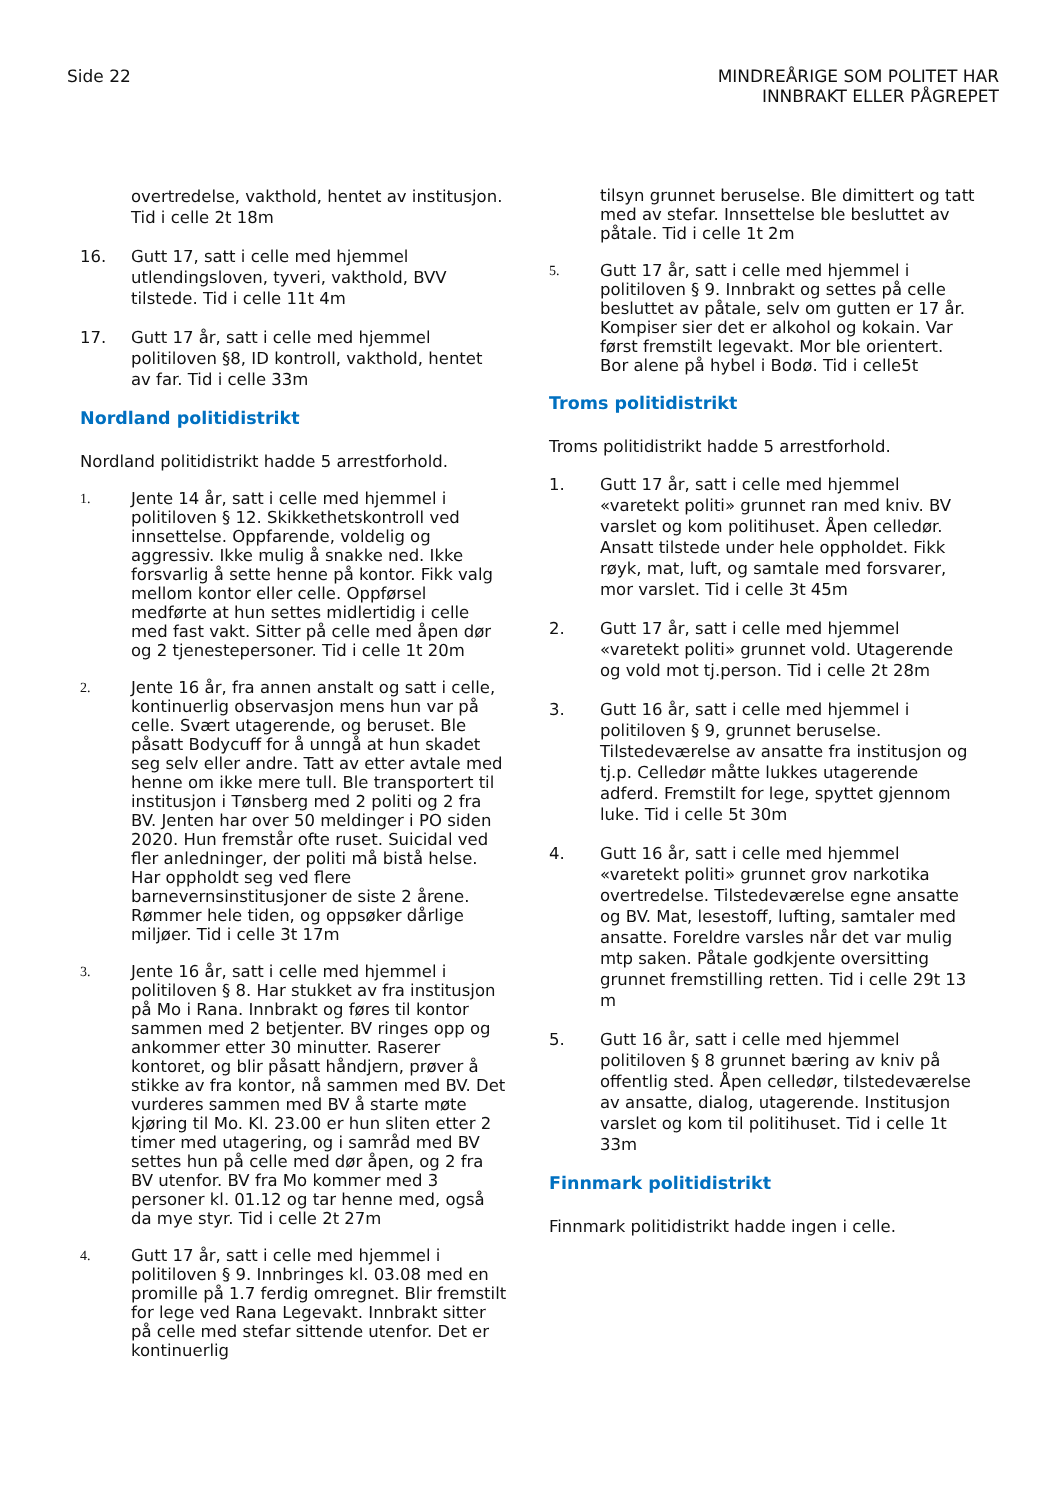Side 22 MINDREÅRIGE SOM POLITET HAR
INNBRAKT ELLER PÅGREPET
overtredelse, vakthold, hentet av institusjon. Tid i celle 2t 18m
16. Gutt 17, satt i celle med hjemmel utlendingsloven, tyveri, vakthold, BVV tilstede. Tid i celle 11t 4m
17. Gutt 17 år, satt i celle med hjemmel politiloven §8, ID kontroll, vakthold, hentet av far. Tid i celle 33m
Nordland politidistrikt
Nordland politidistrikt hadde 5 arrestforhold.
1.
Jente 14 år, satt i celle med hjemmel i politiloven § 12. Skikkethetskontroll ved innsettelse. Oppfarende, voldelig og aggressiv. Ikke mulig å snakke ned. Ikke forsvarlig å sette henne på kontor. Fikk valg mellom kontor eller celle. Oppførsel medførte at hun settes midlertidig i celle med fast vakt. Sitter på celle med åpen dør og 2 tjenestepersoner. Tid i celle 1t 20m
2.
Jente 16 år, fra annen anstalt og satt i celle, kontinuerlig observasjon mens hun var på celle. Svært utagerende, og beruset. Ble påsatt Bodycuff for å unngå at hun skadet seg selv eller andre. Tatt av etter avtale med henne om ikke mere tull. Ble transportert til institusjon i Tønsberg med 2 politi og 2 fra BV. Jenten har over 50 meldinger i PO siden 2020. Hun fremstår ofte ruset. Suicidal ved fler anledninger, der politi må bistå helse. Har oppholdt seg ved flere barnevernsinstitusjoner de siste 2 årene. Rømmer hele tiden, og oppsøker dårlige miljøer. Tid i celle 3t 17m
3.
Jente 16 år, satt i celle med hjemmel i politiloven § 8. Har stukket av fra institusjon på Mo i Rana. Innbrakt og føres til kontor sammen med 2 betjenter. BV ringes opp og ankommer etter 30 minutter. Raserer kontoret, og blir påsatt håndjern, prøver å stikke av fra kontor, nå sammen med BV. Det vurderes sammen med BV å starte møte kjøring til Mo. Kl. 23.00 er hun sliten etter 2 timer med utagering, og i samråd med BV settes hun på celle med dør åpen, og 2 fra BV utenfor. BV fra Mo kommer med 3 personer kl. 01.12 og tar henne med, også da mye styr. Tid i celle 2t 27m
4.
Gutt 17 år, satt i celle med hjemmel i politiloven § 9. Innbringes kl. 03.08 med en promille på 1.7 ferdig omregnet. Blir fremstilt for lege ved Rana Legevakt. Innbrakt sitter på celle med stefar sittende utenfor. Det er kontinuerlig
tilsyn grunnet beruselse. Ble dimittert og tatt med av stefar. Innsettelse ble besluttet av påtale. Tid i celle 1t 2m
5.
Gutt 17 år, satt i celle med hjemmel i politiloven § 9. Innbrakt og settes på celle besluttet av påtale, selv om gutten er 17 år. Kompiser sier det er alkohol og kokain. Var først fremstilt legevakt. Mor ble orientert. Bor alene på hybel i Bodø. Tid i celle5t
Troms politidistrikt
Troms politidistrikt hadde 5 arrestforhold.
1. Gutt 17 år, satt i celle med hjemmel «varetekt politi» grunnet ran med kniv. BV varslet og kom politihuset. Åpen celledør. Ansatt tilstede under hele oppholdet. Fikk røyk, mat, luft, og samtale med forsvarer, mor varslet. Tid i celle 3t 45m
2. Gutt 17 år, satt i celle med hjemmel «varetekt politi» grunnet vold. Utagerende og vold mot tj.person. Tid i celle 2t 28m
3. Gutt 16 år, satt i celle med hjemmel i politiloven § 9, grunnet beruselse. Tilstedeværelse av ansatte fra institusjon og tj.p. Celledør måtte lukkes utagerende adferd. Fremstilt for lege, spyttet gjennom luke. Tid i celle 5t 30m
4. Gutt 16 år, satt i celle med hjemmel «varetekt politi» grunnet grov narkotika overtredelse. Tilstedeværelse egne ansatte og BV. Mat, lesestoff, lufting, samtaler med ansatte. Foreldre varsles når det var mulig mtp saken. Påtale godkjente oversitting grunnet fremstilling retten. Tid i celle 29t 13 m
5. Gutt 16 år, satt i celle med hjemmel politiloven § 8 grunnet bæring av kniv på offentlig sted. Åpen celledør, tilstedeværelse av ansatte, dialog, utagerende. Institusjon varslet og kom til politihuset. Tid i celle 1t 33m
Finnmark politidistrikt
Finnmark politidistrikt hadde ingen i celle.